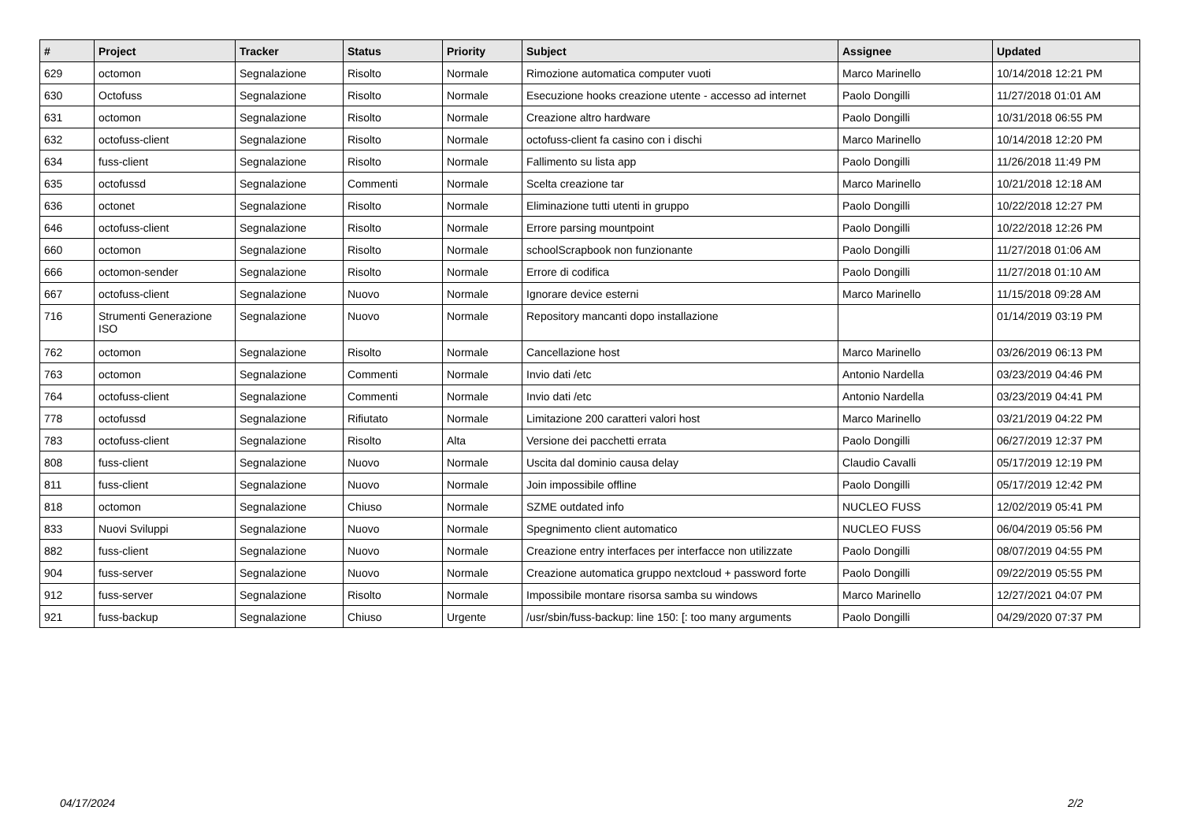| # | Project | Tracker | Status | Priority | Subject | Assignee | Updated |
| --- | --- | --- | --- | --- | --- | --- | --- |
| 629 | octomon | Segnalazione | Risolto | Normale | Rimozione automatica computer vuoti | Marco Marinello | 10/14/2018 12:21 PM |
| 630 | Octofuss | Segnalazione | Risolto | Normale | Esecuzione hooks creazione utente - accesso ad internet | Paolo Dongilli | 11/27/2018 01:01 AM |
| 631 | octomon | Segnalazione | Risolto | Normale | Creazione altro hardware | Paolo Dongilli | 10/31/2018 06:55 PM |
| 632 | octofuss-client | Segnalazione | Risolto | Normale | octofuss-client fa casino con i dischi | Marco Marinello | 10/14/2018 12:20 PM |
| 634 | fuss-client | Segnalazione | Risolto | Normale | Fallimento su lista app | Paolo Dongilli | 11/26/2018 11:49 PM |
| 635 | octofussd | Segnalazione | Commenti | Normale | Scelta creazione tar | Marco Marinello | 10/21/2018 12:18 AM |
| 636 | octonet | Segnalazione | Risolto | Normale | Eliminazione tutti utenti in gruppo | Paolo Dongilli | 10/22/2018 12:27 PM |
| 646 | octofuss-client | Segnalazione | Risolto | Normale | Errore parsing mountpoint | Paolo Dongilli | 10/22/2018 12:26 PM |
| 660 | octomon | Segnalazione | Risolto | Normale | schoolScrapbook non funzionante | Paolo Dongilli | 11/27/2018 01:06 AM |
| 666 | octomon-sender | Segnalazione | Risolto | Normale | Errore di codifica | Paolo Dongilli | 11/27/2018 01:10 AM |
| 667 | octofuss-client | Segnalazione | Nuovo | Normale | Ignorare device esterni | Marco Marinello | 11/15/2018 09:28 AM |
| 716 | Strumenti Generazione ISO | Segnalazione | Nuovo | Normale | Repository mancanti dopo installazione | | 01/14/2019 03:19 PM |
| 762 | octomon | Segnalazione | Risolto | Normale | Cancellazione host | Marco Marinello | 03/26/2019 06:13 PM |
| 763 | octomon | Segnalazione | Commenti | Normale | Invio dati /etc | Antonio Nardella | 03/23/2019 04:46 PM |
| 764 | octofuss-client | Segnalazione | Commenti | Normale | Invio dati /etc | Antonio Nardella | 03/23/2019 04:41 PM |
| 778 | octofussd | Segnalazione | Rifiutato | Normale | Limitazione 200 caratteri valori host | Marco Marinello | 03/21/2019 04:22 PM |
| 783 | octofuss-client | Segnalazione | Risolto | Alta | Versione dei pacchetti errata | Paolo Dongilli | 06/27/2019 12:37 PM |
| 808 | fuss-client | Segnalazione | Nuovo | Normale | Uscita dal dominio causa delay | Claudio Cavalli | 05/17/2019 12:19 PM |
| 811 | fuss-client | Segnalazione | Nuovo | Normale | Join impossibile offline | Paolo Dongilli | 05/17/2019 12:42 PM |
| 818 | octomon | Segnalazione | Chiuso | Normale | SZME outdated info | NUCLEO FUSS | 12/02/2019 05:41 PM |
| 833 | Nuovi Sviluppi | Segnalazione | Nuovo | Normale | Spegnimento client automatico | NUCLEO FUSS | 06/04/2019 05:56 PM |
| 882 | fuss-client | Segnalazione | Nuovo | Normale | Creazione entry interfaces per interfacce non utilizzate | Paolo Dongilli | 08/07/2019 04:55 PM |
| 904 | fuss-server | Segnalazione | Nuovo | Normale | Creazione automatica gruppo nextcloud + password forte | Paolo Dongilli | 09/22/2019 05:55 PM |
| 912 | fuss-server | Segnalazione | Risolto | Normale | Impossibile montare risorsa samba su windows | Marco Marinello | 12/27/2021 04:07 PM |
| 921 | fuss-backup | Segnalazione | Chiuso | Urgente | /usr/sbin/fuss-backup: line 150: [: too many arguments | Paolo Dongilli | 04/29/2020 07:37 PM |
04/17/2024 2/2